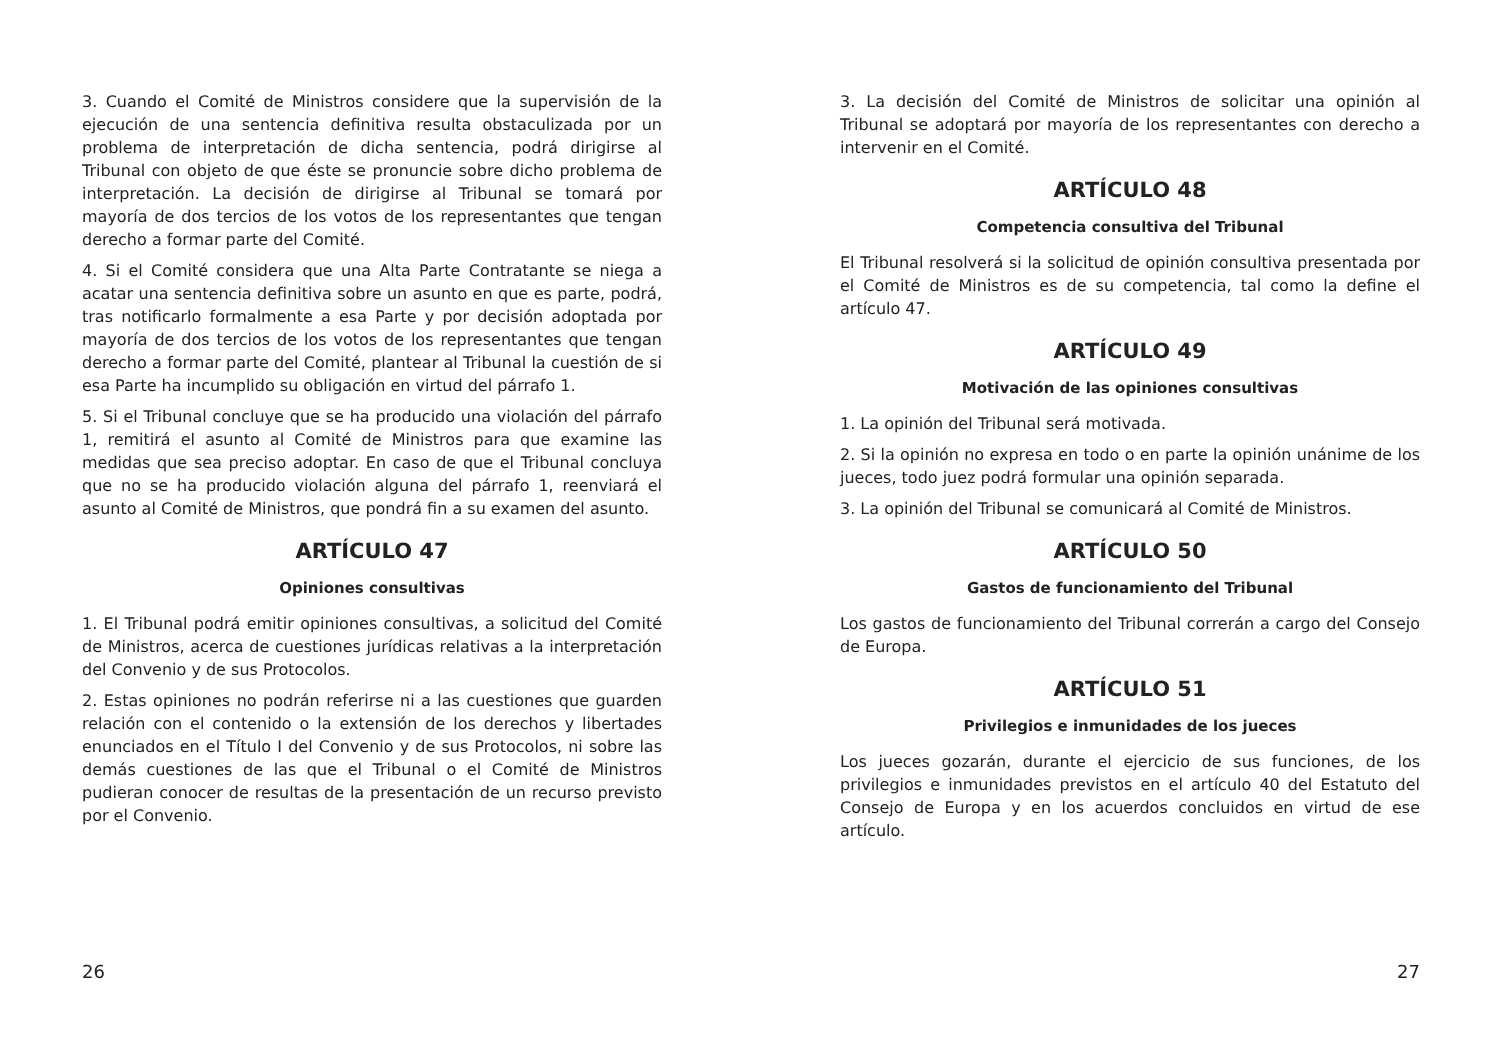3. Cuando el Comité de Ministros considere que la supervisión de la ejecución de una sentencia definitiva resulta obstaculizada por un problema de interpretación de dicha sentencia, podrá dirigirse al Tribunal con objeto de que éste se pronuncie sobre dicho problema de interpretación. La decisión de dirigirse al Tribunal se tomará por mayoría de dos tercios de los votos de los representantes que tengan derecho a formar parte del Comité.
4. Si el Comité considera que una Alta Parte Contratante se niega a acatar una sentencia definitiva sobre un asunto en que es parte, podrá, tras notificarlo formalmente a esa Parte y por decisión adoptada por mayoría de dos tercios de los votos de los representantes que tengan derecho a formar parte del Comité, plantear al Tribunal la cuestión de si esa Parte ha incumplido su obligación en virtud del párrafo 1.
5. Si el Tribunal concluye que se ha producido una violación del párrafo 1, remitirá el asunto al Comité de Ministros para que examine las medidas que sea preciso adoptar. En caso de que el Tribunal concluya que no se ha producido violación alguna del párrafo 1, reenviará el asunto al Comité de Ministros, que pondrá fin a su examen del asunto.
ARTÍCULO 47
Opiniones consultivas
1. El Tribunal podrá emitir opiniones consultivas, a solicitud del Comité de Ministros, acerca de cuestiones jurídicas relativas a la interpretación del Convenio y de sus Protocolos.
2. Estas opiniones no podrán referirse ni a las cuestiones que guarden relación con el contenido o la extensión de los derechos y libertades enunciados en el Título I del Convenio y de sus Protocolos, ni sobre las demás cuestiones de las que el Tribunal o el Comité de Ministros pudieran conocer de resultas de la presentación de un recurso previsto por el Convenio.
26
3. La decisión del Comité de Ministros de solicitar una opinión al Tribunal se adoptará por mayoría de los representantes con derecho a intervenir en el Comité.
ARTÍCULO 48
Competencia consultiva del Tribunal
El Tribunal resolverá si la solicitud de opinión consultiva presentada por el Comité de Ministros es de su competencia, tal como la define el artículo 47.
ARTÍCULO 49
Motivación de las opiniones consultivas
1. La opinión del Tribunal será motivada.
2. Si la opinión no expresa en todo o en parte la opinión unánime de los jueces, todo juez podrá formular una opinión separada.
3. La opinión del Tribunal se comunicará al Comité de Ministros.
ARTÍCULO 50
Gastos de funcionamiento del Tribunal
Los gastos de funcionamiento del Tribunal correrán a cargo del Consejo de Europa.
ARTÍCULO 51
Privilegios e inmunidades de los jueces
Los jueces gozarán, durante el ejercicio de sus funciones, de los privilegios e inmunidades previstos en el artículo 40 del Estatuto del Consejo de Europa y en los acuerdos concluidos en virtud de ese artículo.
27